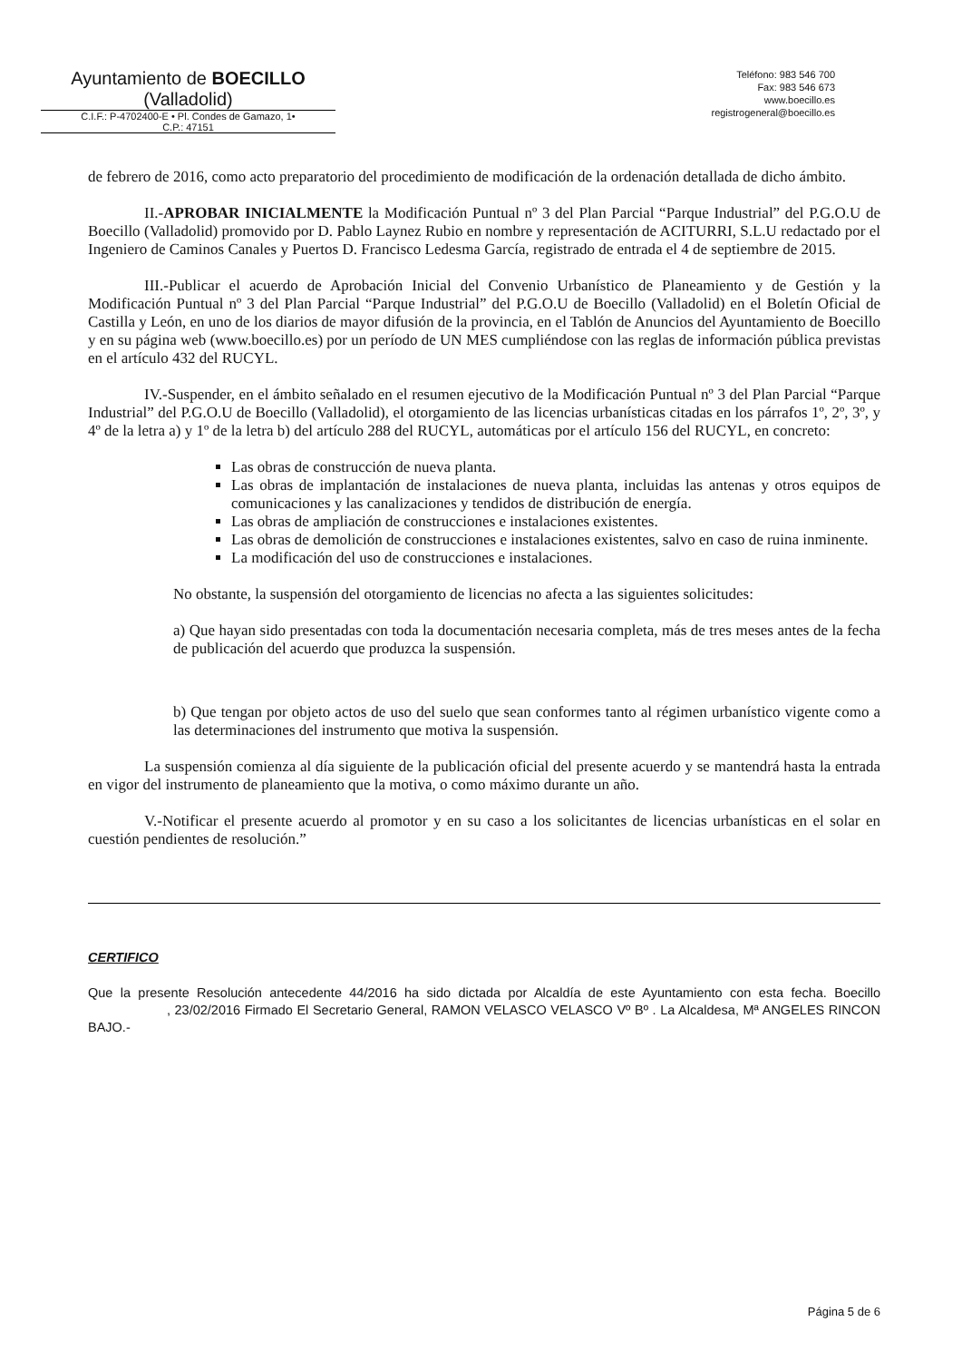Ayuntamiento de BOECILLO
(Valladolid)
C.I.F.: P-4702400-E • Pl. Condes de Gamazo, 1•
C.P.: 47151
Teléfono: 983 546 700
Fax: 983 546 673
www.boecillo.es
registrogeneral@boecillo.es
de febrero de 2016, como acto preparatorio del procedimiento de modificación de la ordenación detallada de dicho ámbito.
II.-APROBAR INICIALMENTE la Modificación Puntual nº 3 del Plan Parcial “Parque Industrial” del P.G.O.U de Boecillo (Valladolid) promovido por D. Pablo Laynez Rubio en nombre y representación de ACITURRI, S.L.U redactado por el Ingeniero de Caminos Canales y Puertos D. Francisco Ledesma García, registrado de entrada el 4 de septiembre de 2015.
III.-Publicar el acuerdo de Aprobación Inicial del Convenio Urbanístico de Planeamiento y de Gestión y la Modificación Puntual nº 3 del Plan Parcial “Parque Industrial” del P.G.O.U de Boecillo (Valladolid) en el Boletín Oficial de Castilla y León, en uno de los diarios de mayor difusión de la provincia, en el Tablón de Anuncios del Ayuntamiento de Boecillo y en su página web (www.boecillo.es) por un período de UN MES cumpliéndose con las reglas de información pública previstas en el artículo 432 del RUCYL.
IV.-Suspender, en el ámbito señalado en el resumen ejecutivo de la Modificación Puntual nº 3 del Plan Parcial “Parque Industrial” del P.G.O.U de Boecillo (Valladolid), el otorgamiento de las licencias urbanísticas citadas en los párrafos 1º, 2º, 3º, y 4º de la letra a) y 1º de la letra b) del artículo 288 del RUCYL, automáticas por el artículo 156 del RUCYL, en concreto:
Las obras de construcción de nueva planta.
Las obras de implantación de instalaciones de nueva planta, incluidas las antenas y otros equipos de comunicaciones y las canalizaciones y tendidos de distribución de energía.
Las obras de ampliación de construcciones e instalaciones existentes.
Las obras de demolición de construcciones e instalaciones existentes, salvo en caso de ruina inminente.
La modificación del uso de construcciones e instalaciones.
No obstante, la suspensión del otorgamiento de licencias no afecta a las siguientes solicitudes:
a) Que hayan sido presentadas con toda la documentación necesaria completa, más de tres meses antes de la fecha de publicación del acuerdo que produzca la suspensión.
b) Que tengan por objeto actos de uso del suelo que sean conformes tanto al régimen urbanístico vigente como a las determinaciones del instrumento que motiva la suspensión.
La suspensión comienza al día siguiente de la publicación oficial del presente acuerdo y se mantendrá hasta la entrada en vigor del instrumento de planeamiento que la motiva, o como máximo durante un año.
V.-Notificar el presente acuerdo al promotor y en su caso a los solicitantes de licencias urbanísticas en el solar en cuestión pendientes de resolución.”
CERTIFICO
Que la presente Resolución antecedente 44/2016 ha sido dictada por Alcaldía de este Ayuntamiento con esta fecha. Boecillo , 23/02/2016 Firmado El Secretario General, RAMON VELASCO VELASCO Vº Bº . La Alcaldesa, Mª ANGELES RINCON BAJO.-
Página 5 de 6